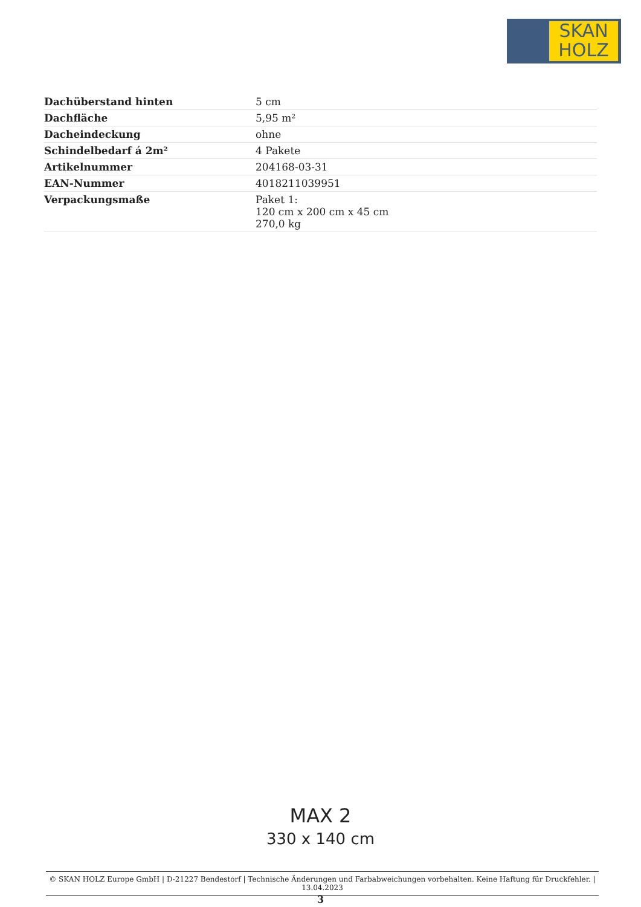SKAN
HOLZ
| Dachüberstand hinten | 5 cm |
| Dachfläche | 5,95 m² |
| Dacheindeckung | ohne |
| Schindelbedarf á 2m² | 4 Pakete |
| Artikelnummer | 204168-03-31 |
| EAN-Nummer | 4018211039951 |
| Verpackungsmaße | Paket 1: 120 cm x 200 cm x 45 cm 270,0 kg |
MAX 2
330 x 140 cm
© SKAN HOLZ Europe GmbH | D-21227 Bendestorf | Technische Änderungen und Farbabweichungen vorbehalten. Keine Haftung für Druckfehler. | 13.04.2023
3